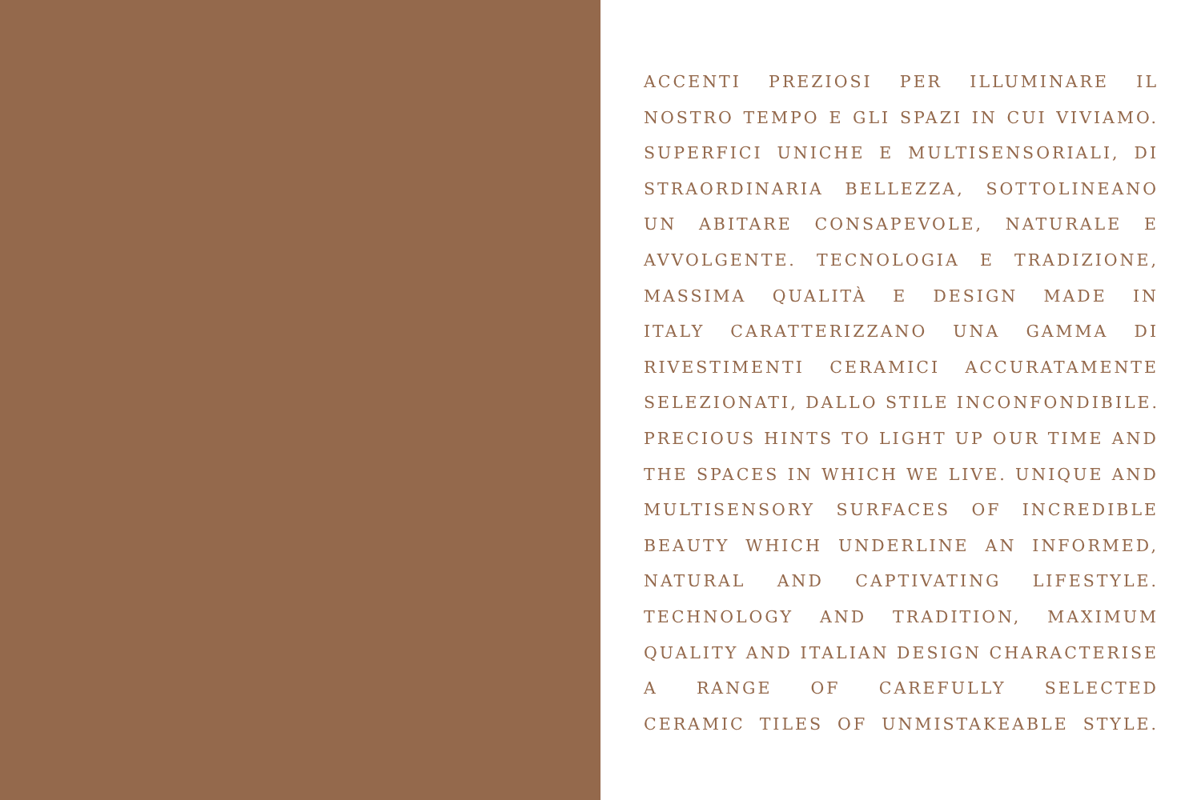ACCENTI PREZIOSI PER ILLUMINARE IL
NOSTRO TEMPO E GLI SPAZI IN CUI VIVIAMO.
SUPERFICI UNICHE E MULTISENSORIALI, DI
STRAORDINARIA BELLEZZA, SOTTOLINEANO
UN ABITARE CONSAPEVOLE, NATURALE E
AVVOLGENTE. TECNOLOGIA E TRADIZIONE,
MASSIMA QUALITÀ E DESIGN MADE IN
ITALY CARATTERIZZANO UNA GAMMA DI
RIVESTIMENTI CERAMICI ACCURATAMENTE
SELEZIONATI, DALLO STILE INCONFONDIBILE.
PRECIOUS HINTS TO LIGHT UP OUR TIME AND
THE SPACES IN WHICH WE LIVE. UNIQUE AND
MULTISENSORY SURFACES OF INCREDIBLE
BEAUTY WHICH UNDERLINE AN INFORMED,
NATURAL AND CAPTIVATING LIFESTYLE.
TECHNOLOGY AND TRADITION, MAXIMUM
QUALITY AND ITALIAN DESIGN CHARACTERISE
A RANGE OF CAREFULLY SELECTED
CERAMIC TILES OF UNMISTAKEABLE STYLE.